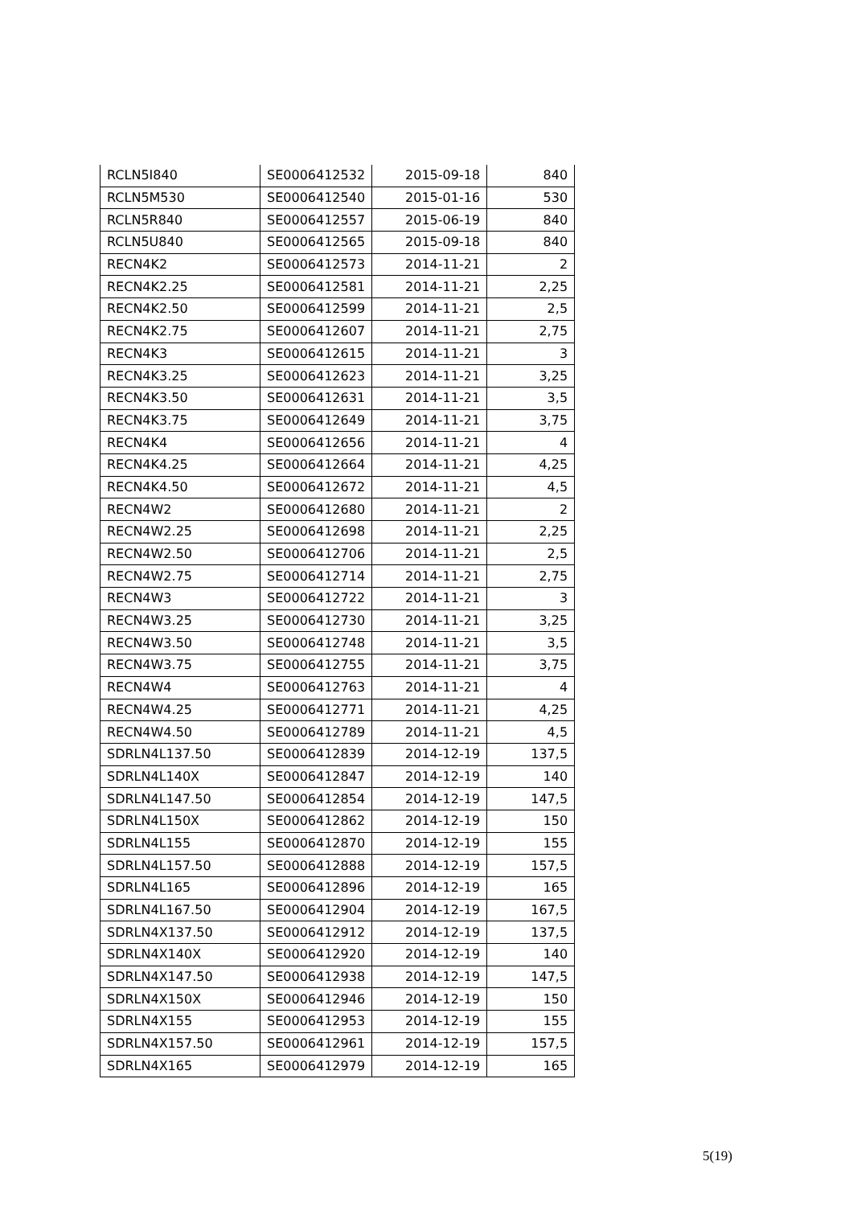| RCLN5I840 | SE0006412532 | 2015-09-18 | 840 |
| RCLN5M530 | SE0006412540 | 2015-01-16 | 530 |
| RCLN5R840 | SE0006412557 | 2015-06-19 | 840 |
| RCLN5U840 | SE0006412565 | 2015-09-18 | 840 |
| RECN4K2 | SE0006412573 | 2014-11-21 | 2 |
| RECN4K2.25 | SE0006412581 | 2014-11-21 | 2,25 |
| RECN4K2.50 | SE0006412599 | 2014-11-21 | 2,5 |
| RECN4K2.75 | SE0006412607 | 2014-11-21 | 2,75 |
| RECN4K3 | SE0006412615 | 2014-11-21 | 3 |
| RECN4K3.25 | SE0006412623 | 2014-11-21 | 3,25 |
| RECN4K3.50 | SE0006412631 | 2014-11-21 | 3,5 |
| RECN4K3.75 | SE0006412649 | 2014-11-21 | 3,75 |
| RECN4K4 | SE0006412656 | 2014-11-21 | 4 |
| RECN4K4.25 | SE0006412664 | 2014-11-21 | 4,25 |
| RECN4K4.50 | SE0006412672 | 2014-11-21 | 4,5 |
| RECN4W2 | SE0006412680 | 2014-11-21 | 2 |
| RECN4W2.25 | SE0006412698 | 2014-11-21 | 2,25 |
| RECN4W2.50 | SE0006412706 | 2014-11-21 | 2,5 |
| RECN4W2.75 | SE0006412714 | 2014-11-21 | 2,75 |
| RECN4W3 | SE0006412722 | 2014-11-21 | 3 |
| RECN4W3.25 | SE0006412730 | 2014-11-21 | 3,25 |
| RECN4W3.50 | SE0006412748 | 2014-11-21 | 3,5 |
| RECN4W3.75 | SE0006412755 | 2014-11-21 | 3,75 |
| RECN4W4 | SE0006412763 | 2014-11-21 | 4 |
| RECN4W4.25 | SE0006412771 | 2014-11-21 | 4,25 |
| RECN4W4.50 | SE0006412789 | 2014-11-21 | 4,5 |
| SDRLN4L137.50 | SE0006412839 | 2014-12-19 | 137,5 |
| SDRLN4L140X | SE0006412847 | 2014-12-19 | 140 |
| SDRLN4L147.50 | SE0006412854 | 2014-12-19 | 147,5 |
| SDRLN4L150X | SE0006412862 | 2014-12-19 | 150 |
| SDRLN4L155 | SE0006412870 | 2014-12-19 | 155 |
| SDRLN4L157.50 | SE0006412888 | 2014-12-19 | 157,5 |
| SDRLN4L165 | SE0006412896 | 2014-12-19 | 165 |
| SDRLN4L167.50 | SE0006412904 | 2014-12-19 | 167,5 |
| SDRLN4X137.50 | SE0006412912 | 2014-12-19 | 137,5 |
| SDRLN4X140X | SE0006412920 | 2014-12-19 | 140 |
| SDRLN4X147.50 | SE0006412938 | 2014-12-19 | 147,5 |
| SDRLN4X150X | SE0006412946 | 2014-12-19 | 150 |
| SDRLN4X155 | SE0006412953 | 2014-12-19 | 155 |
| SDRLN4X157.50 | SE0006412961 | 2014-12-19 | 157,5 |
| SDRLN4X165 | SE0006412979 | 2014-12-19 | 165 |
5(19)